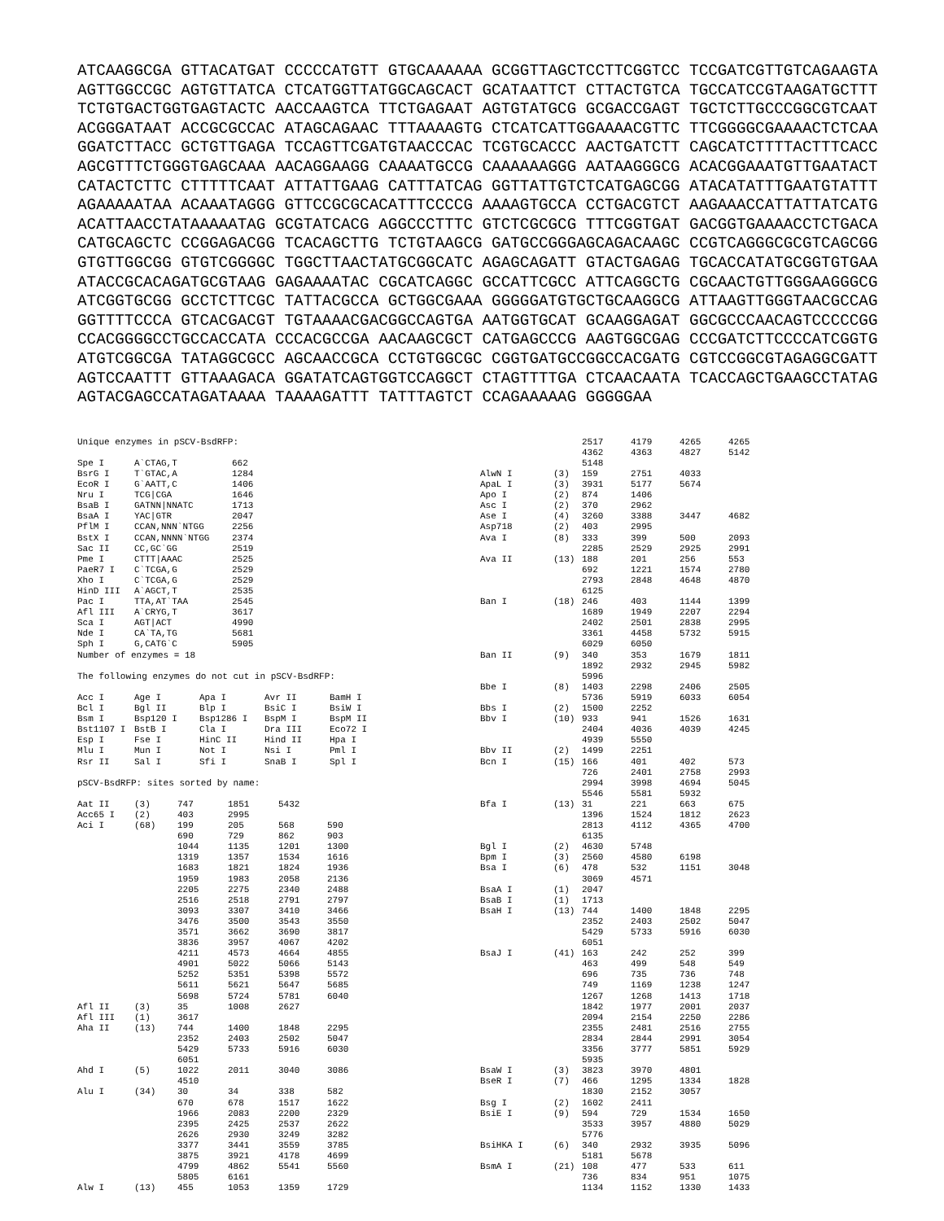ATCAAGGCGA GTTACATGAT CCCCCATGTT GTGCAAAAAA GCGGTTAGCTCCTTCGGTCC TCCGATCGTTGTCAGAAGTA AGTTGGCCGC AGTGTTATCA CTCATGGTTATGGCAGCACT GCATAATTCT CTTACTGTCA TGCCATCCGTAAGATGCTTT TCTGTGACTGGTGAGTACTC AACCAAGTCA TTCTGAGAAT AGTGTATGCG GCGACCGAGT TGCTCTTGCCCGGCGTCAAT ACGGGATAAT ACCGCGCCAC ATAGCAGAAC TTTAAAAGTG CTCATCATTGGAAAACGTTC TTCGGGGCGAAAACTCTCAA GGATCTTACC GCTGTTGAGA TCCAGTTCGATGTAACCCAC TCGTGCACCC AACTGATCTT CAGCATCTTTTACTTTCACC AGCGTTTCTGGGTGAGCAAA AACAGGAAGG CAAAATGCCG CAAAAAAGGG AATAAGGGCG ACACGGAAATGTTGAATACT CATACTCTTC CTTTTTCAAT ATTATTGAAG CATTTATCAG GGTTATTGTCTCATGAGCGG ATACATATTTGAATGTATTT AGAAAAATAA ACAAATAGGG GTTCCGCGCACATTTCCCCG AAAAGTGCCA CCTGACGTCT AAGAAACCATTATTATCATG ACATTAACCTATAAAAATAG GCGTATCACG AGGCCCTTTC GTCTCGCGCG TTTCGGTGAT GACGGTGAAAACCTCTGACA CATGCAGCTC CCGGAGACGG TCACAGCTTG TCTGTAAGCG GATGCCGGGAGCAGACAAGC CCGTCAGGGCGCGTCAGCGG GTGTTGGCGG GTGTCGGGGC TGGCTTAACTATGCGGCATC AGAGCAGATT GTACTGAGAG TGCACCATATGCGGTGTGAA ATACCGCACAGATGCGTAAG GAGAAAATAC CGCATCAGGC GCCATTCGCC ATTCAGGCTG CGCAACTGTTGGGAAGGGCG ATCGGTGCGG GCCTCTTCGC TATTACGCCA GCTGGCGAAA GGGGGATGTGCTGCAAGGCG ATTAAGTTGGGTAACGCCAG GGTTTTCCCA GTCACGACGT TGTAAAACGACGGCCAGTGA AATGGTGCAT GCAAGGAGAT GGCGCCCAACAGTCCCCCGG CCACGGGGCCTGCCACCATA CCCACGCCGA AACAAGCGCT CATGAGCCCG AAGTGGCGAG CCCGATCTTCCCCATCGGTG ATGTCGGCGA TATAGGCGCC AGCAACCGCA CCTGTGGCGC CGGTGATGCCGGCCACGATG CGTCCGGCGTAGAGGCGATT AGTCCAATTT GTTAAAGACA GGATATCAGTGGTCCAGGCT CTAGTTTTGA CTCAACAATA TCACCAGCTGAAGCCTATAG AGTACGAGCCATAGATAAAA TAAAAGATTT TATTTAGTCT CCAGAAAAAG GGGGGAA
Unique enzymes in pSCV-BsdRFP:
| Spe I | A`CTAG,T | 662 |
| BsrG I | T`GTAC,A | 1284 |
| EcoR I | G`AATT,C | 1406 |
| Nru I | TCG/CGA | 1646 |
| BsaB I | GATNN/NNATC | 1713 |
| BsaA I | YAC/GTR | 2047 |
| PflM I | CCAN,NNN`NTGG | 2256 |
| BstX I | CCAN,NNNN`NTGG | 2374 |
| Sac II | CC,GC`GG | 2519 |
| Pme I | CTTT/AAAC | 2525 |
| PaeR7 I | C`TCGA,G | 2529 |
| Xho I | C`TCGA,G | 2529 |
| HinD III | A`AGCT,T | 2535 |
| Pac I | TTA,AT`TAA | 2545 |
| Afl III | A`CRYG,T | 3617 |
| Sca I | AGT/ACT | 4990 |
| Nde I | CA`TA,TG | 5681 |
| Sph I | G,CATG`C | 5905 |
Number of enzymes = 18
The following enzymes do not cut in pSCV-BsdRFP:
| Acc I | Age I | Apa I | Avr II | BamH I |
| Bcl I | Bgl II | Blp I | BsiC I | BsiW I |
| Bsm I | Bsp120 I | Bsp1286 I | BspM I | BspM II |
| Bst1107 I | BstB I | Cla I | Dra III | Eco72 I |
| Esp I | Fse I | HinC II | Hind II | Hpa I |
| Mlu I | Mun I | Not I | Nsi I | Pml I |
| Rsr II | Sal I | Sfi I | SnaB I | Spl I |
pSCV-BsdRFP: sites sorted by name:
| Aat II | (3) | 747 | 1851 | 5432 | |
| Acc65 I | (2) | 403 | 2995 | | |
| Aci I | (68) | 199 | 205 | 568 | 590 |
| | | 690 | 729 | 862 | 903 |
| | | 1044 | 1135 | 1201 | 1300 |
| | | 1319 | 1357 | 1534 | 1616 |
| | | 1683 | 1821 | 1824 | 1936 |
| | | 1959 | 1983 | 2058 | 2136 |
| | | 2205 | 2275 | 2340 | 2488 |
| | | 2516 | 2518 | 2791 | 2797 |
| | | 3093 | 3307 | 3410 | 3466 |
| | | 3476 | 3500 | 3543 | 3550 |
| | | 3571 | 3662 | 3690 | 3817 |
| | | 3836 | 3957 | 4067 | 4202 |
| | | 4211 | 4573 | 4664 | 4855 |
| | | 4901 | 5022 | 5066 | 5143 |
| | | 5252 | 5351 | 5398 | 5572 |
| | | 5611 | 5621 | 5647 | 5685 |
| | | 5698 | 5724 | 5781 | 6040 |
| Afl II | (3) | 35 | 1008 | 2627 | |
| Afl III | (1) | 3617 | | | |
| Aha II | (13) | 744 | 1400 | 1848 | 2295 |
| | | 2352 | 2403 | 2502 | 5047 |
| | | 5429 | 5733 | 5916 | 6030 |
| | | 6051 | | | |
| Ahd I | (5) | 1022 | 2011 | 3040 | 3086 |
| | | 4510 | | | |
| Alu I | (34) | 30 | 34 | 338 | 582 |
| | | 670 | 678 | 1517 | 1622 |
| | | 1966 | 2083 | 2200 | 2329 |
| | | 2395 | 2425 | 2537 | 2622 |
| | | 2626 | 2930 | 3249 | 3282 |
| | | 3377 | 3441 | 3559 | 3785 |
| | | 3875 | 3921 | 4178 | 4699 |
| | | 4799 | 4862 | 5541 | 5560 |
| | | 5805 | 6161 | | |
| Alw I | (13) | 455 | 1053 | 1359 | 1729 |
| | | 2517 | 4179 | 4265 | 4265 |
| | | 4362 | 4363 | 4827 | 5142 |
| | | 5148 | | | |
| AlwN I | (3) | 159 | 2751 | 4033 | |
| ApaL I | (3) | 3931 | 5177 | 5674 | |
| Apo I | (2) | 874 | 1406 | | |
| Asc I | (2) | 370 | 2962 | | |
| Ase I | (4) | 3260 | 3388 | 3447 | 4682 |
| Asp718 | (2) | 403 | 2995 | | |
| Ava I | (8) | 333 | 399 | 500 | 2093 |
| | | 2285 | 2529 | 2925 | 2991 |
| Ava II | (13) | 188 | 201 | 256 | 553 |
| | | 692 | 1221 | 1574 | 2780 |
| | | 2793 | 2848 | 4648 | 4870 |
| | | 6125 | | | |
| Ban I | (18) | 246 | 403 | 1144 | 1399 |
| | | 1689 | 1949 | 2207 | 2294 |
| | | 2402 | 2501 | 2838 | 2995 |
| | | 3361 | 4458 | 5732 | 5915 |
| | | 6029 | 6050 | | |
| Ban II | (9) | 340 | 353 | 1679 | 1811 |
| | | 1892 | 2932 | 2945 | 5982 |
| | | 5996 | | | |
| Bbe I | (8) | 1403 | 2298 | 2406 | 2505 |
| | | 5736 | 5919 | 6033 | 6054 |
| Bbs I | (2) | 1500 | 2252 | | |
| Bbv I | (10) | 933 | 941 | 1526 | 1631 |
| | | 2404 | 4036 | 4039 | 4245 |
| | | 4939 | 5550 | | |
| Bbv II | (2) | 1499 | 2251 | | |
| Bcn I | (15) | 166 | 401 | 402 | 573 |
| | | 726 | 2401 | 2758 | 2993 |
| | | 2994 | 3998 | 4694 | 5045 |
| | | 5546 | 5581 | 5932 | |
| Bfa I | (13) | 31 | 221 | 663 | 675 |
| | | 1396 | 1524 | 1812 | 2623 |
| | | 2813 | 4112 | 4365 | 4700 |
| | | 6135 | | | |
| Bgl I | (2) | 4630 | 5748 | | |
| Bpm I | (3) | 2560 | 4580 | 6198 | |
| Bsa I | (6) | 478 | 532 | 1151 | 3048 |
| | | 3069 | 4571 | | |
| BsaA I | (1) | 2047 | | | |
| BsaB I | (1) | 1713 | | | |
| BsaH I | (13) | 744 | 1400 | 1848 | 2295 |
| | | 2352 | 2403 | 2502 | 5047 |
| | | 5429 | 5733 | 5916 | 6030 |
| | | 6051 | | | |
| BsaJ I | (41) | 163 | 242 | 252 | 399 |
| | | 463 | 499 | 548 | 549 |
| | | 696 | 735 | 736 | 748 |
| | | 749 | 1169 | 1238 | 1247 |
| | | 1267 | 1268 | 1413 | 1718 |
| | | 1842 | 1977 | 2001 | 2037 |
| | | 2094 | 2154 | 2250 | 2286 |
| | | 2355 | 2481 | 2516 | 2755 |
| | | 2834 | 2844 | 2991 | 3054 |
| | | 3356 | 3777 | 5851 | 5929 |
| | | 5935 | | | |
| BsaW I | (3) | 3823 | 3970 | 4801 | |
| BseR I | (7) | 466 | 1295 | 1334 | 1828 |
| | | 1830 | 2152 | 3057 | |
| Bsg I | (2) | 1602 | 2411 | | |
| BsiE I | (9) | 594 | 729 | 1534 | 1650 |
| | | 3533 | 3957 | 4880 | 5029 |
| | | 5776 | | | |
| BsiHKA I | (6) | 340 | 2932 | 3935 | 5096 |
| | | 5181 | 5678 | | |
| BsmA I | (21) | 108 | 477 | 533 | 611 |
| | | 736 | 834 | 951 | 1075 |
| | | 1134 | 1152 | 1330 | 1433 |